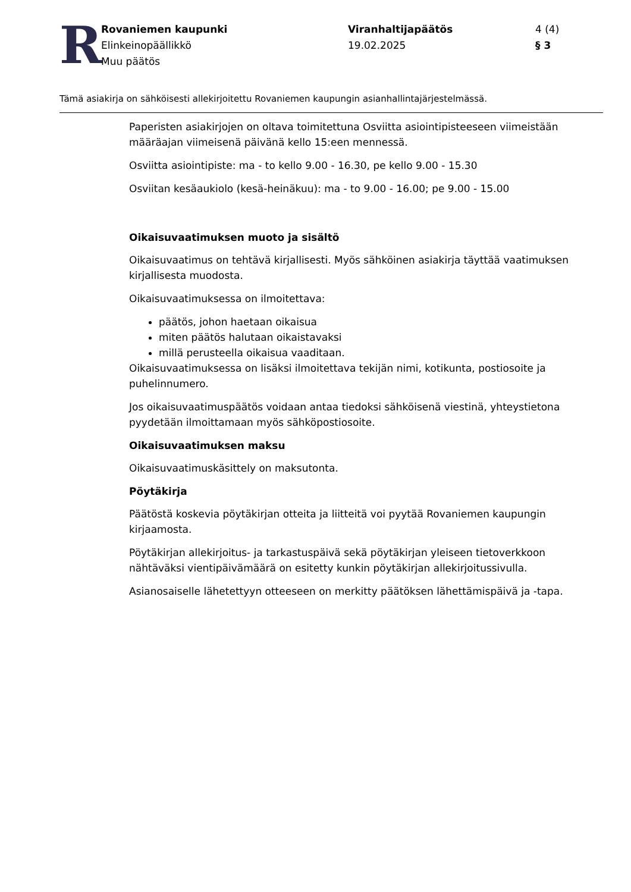R
Rovaniemen kaupunki
Elinkeinopäällikkö
Muu päätös
Viranhaltijapäätös
19.02.2025
4 (4)
§ 3
Tämä asiakirja on sähköisesti allekirjoitettu Rovaniemen kaupungin asianhallintajärjestelmässä.
Paperisten asiakirjojen on oltava toimitettuna Osviitta asiointipisteeseen viimeistään määräajan viimeisenä päivänä kello 15:een mennessä.
Osviitta asiointipiste: ma - to kello 9.00 - 16.30, pe kello 9.00 - 15.30
Osviitan kesäaukiolo (kesä-heinäkuu): ma - to 9.00 - 16.00; pe 9.00 - 15.00
Oikaisuvaatimuksen muoto ja sisältö
Oikaisuvaatimus on tehtävä kirjallisesti. Myös sähköinen asiakirja täyttää vaatimuksen kirjallisesta muodosta.
Oikaisuvaatimuksessa on ilmoitettava:
päätös, johon haetaan oikaisua
miten päätös halutaan oikaistavaksi
millä perusteella oikaisua vaaditaan.
Oikaisuvaatimuksessa on lisäksi ilmoitettava tekijän nimi, kotikunta, postiosoite ja puhelinnumero.
Jos oikaisuvaatimuspäätös voidaan antaa tiedoksi sähköisenä viestinä, yhteystietona pyydetään ilmoittamaan myös sähköpostiosoite.
Oikaisuvaatimuksen maksu
Oikaisuvaatimuskäsittely on maksutonta.
Pöytäkirja
Päätöstä koskevia pöytäkirjan otteita ja liitteitä voi pyytää Rovaniemen kaupungin kirjaamosta.
Pöytäkirjan allekirjoitus- ja tarkastuspäivä sekä pöytäkirjan yleiseen tietoverkkoon nähtäväksi vientipäivämäärä on esitetty kunkin pöytäkirjan allekirjoitussivulla.
Asianosaiselle lähetettyyn otteeseen on merkitty päätöksen lähettämispäivä ja -tapa.